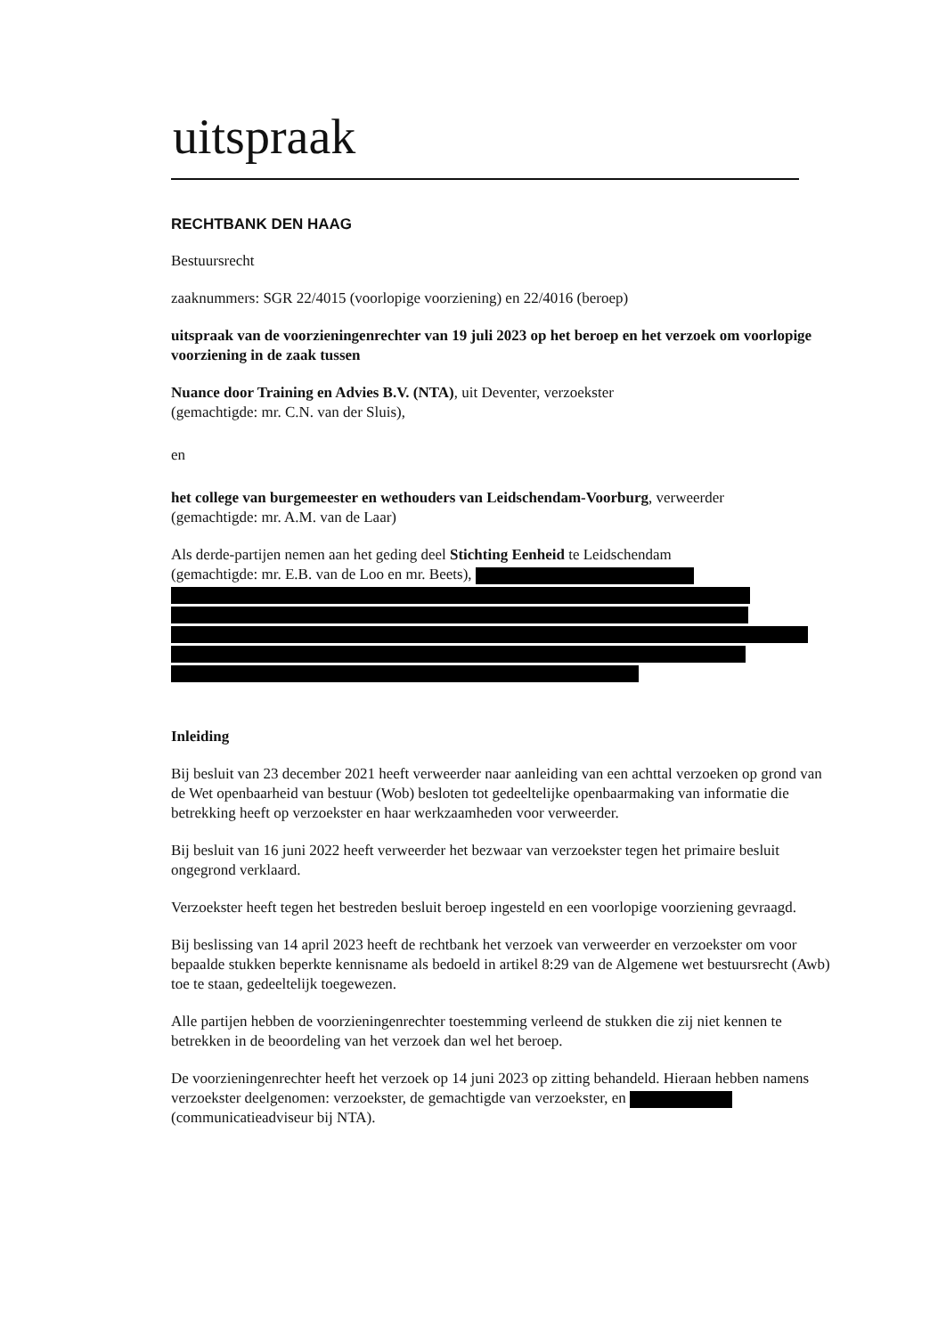uitspraak
RECHTBANK DEN HAAG
Bestuursrecht
zaaknummers: SGR 22/4015 (voorlopige voorziening) en 22/4016 (beroep)
uitspraak van de voorzieningenrechter van 19 juli 2023 op het beroep en het verzoek om voorlopige voorziening in de zaak tussen
Nuance door Training en Advies B.V. (NTA), uit Deventer, verzoekster
(gemachtigde: mr. C.N. van der Sluis),
en
het college van burgemeester en wethouders van Leidschendam-Voorburg, verweerder
(gemachtigde: mr. A.M. van de Laar)
Als derde-partijen nemen aan het geding deel Stichting Eenheid te Leidschendam
(gemachtigde: mr. E.B. van de Loo en mr. Beets),
Inleiding
Bij besluit van 23 december 2021 heeft verweerder naar aanleiding van een achttal verzoeken op grond van de Wet openbaarheid van bestuur (Wob) besloten tot gedeeltelijke openbaarmaking van informatie die betrekking heeft op verzoekster en haar werkzaamheden voor verweerder.
Bij besluit van 16 juni 2022 heeft verweerder het bezwaar van verzoekster tegen het primaire besluit ongegrond verklaard.
Verzoekster heeft tegen het bestreden besluit beroep ingesteld en een voorlopige voorziening gevraagd.
Bij beslissing van 14 april 2023 heeft de rechtbank het verzoek van verweerder en verzoekster om voor bepaalde stukken beperkte kennisname als bedoeld in artikel 8:29 van de Algemene wet bestuursrecht (Awb) toe te staan, gedeeltelijk toegewezen.
Alle partijen hebben de voorzieningenrechter toestemming verleend de stukken die zij niet kennen te betrekken in de beoordeling van het verzoek dan wel het beroep.
De voorzieningenrechter heeft het verzoek op 14 juni 2023 op zitting behandeld. Hieraan hebben namens verzoekster deelgenomen: verzoekster, de gemachtigde van verzoekster, en (communicatieadviseur bij NTA).